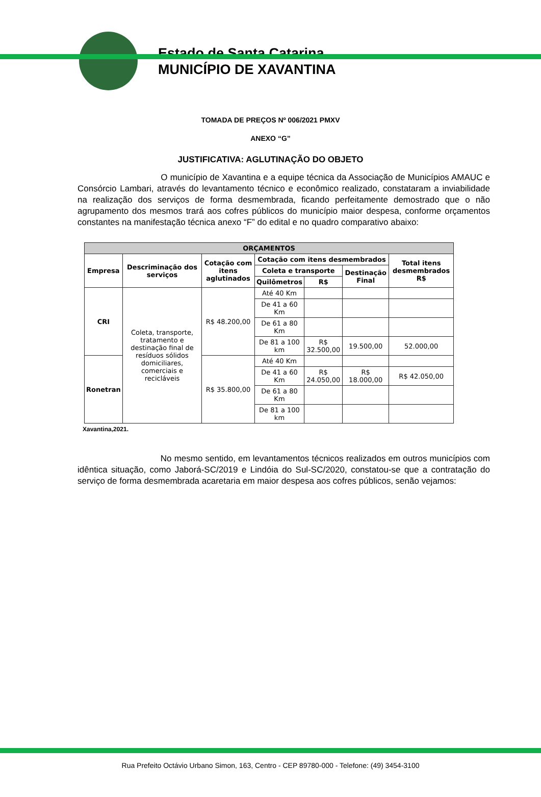Estado de Santa Catarina
MUNICÍPIO DE XAVANTINA
TOMADA DE PREÇOS Nº 006/2021 PMXV
ANEXO “G”
JUSTIFICATIVA: AGLUTINAÇÃO DO OBJETO
O município de Xavantina e a equipe técnica da Associação de Municípios AMAUC e Consórcio Lambari, através do levantamento técnico e econômico realizado, constataram a inviabilidade na realização dos serviços de forma desmembrada, ficando perfeitamente demostrado que o não agrupamento dos mesmos trará aos cofres públicos do município maior despesa, conforme orçamentos constantes na manifestação técnica anexo “F” do edital e no quadro comparativo abaixo:
| ORÇAMENTOS | | | | | | |
| --- | --- | --- | --- | --- | --- | --- |
| Empresa | Descriminação dos serviços | Cotação com itens aglutinados | Cotação com itens desmembrados | | | Total itens desmembrados R$ |
| | | | Coleta e transporte | | Destinação Final | |
| | | | Quilômetros | R$ | | |
| CRI | Coleta, transporte, tratamento e destinação final de resíduos sólidos domiciliares, comerciais e recicláveis | R$ 48.200,00 | Até 40 Km | | | |
| | | | De 41 a 60 Km | | | |
| | | | De 61 a 80 Km | | | |
| | | | De 81 a 100 km | R$ 32.500,00 | 19.500,00 | 52.000,00 |
| Ronetran | | R$ 35.800,00 | Até 40 Km | | | |
| | | | De 41 a 60 Km | R$ 24.050,00 | R$ 18.000,00 | R$ 42.050,00 |
| | | | De 61 a 80 Km | | | |
| | | | De 81 a 100 km | | | |
Xavantina,2021.
No mesmo sentido, em levantamentos técnicos realizados em outros municípios com idêntica situação, como Jaborá-SC/2019 e Lindóia do Sul-SC/2020, constatou-se que a contratação do serviço de forma desmembrada acaretaria em maior despesa aos cofres públicos, senão vejamos:
Rua Prefeito Octávio Urbano Simon, 163, Centro - CEP 89780-000 - Telefone: (49) 3454-3100